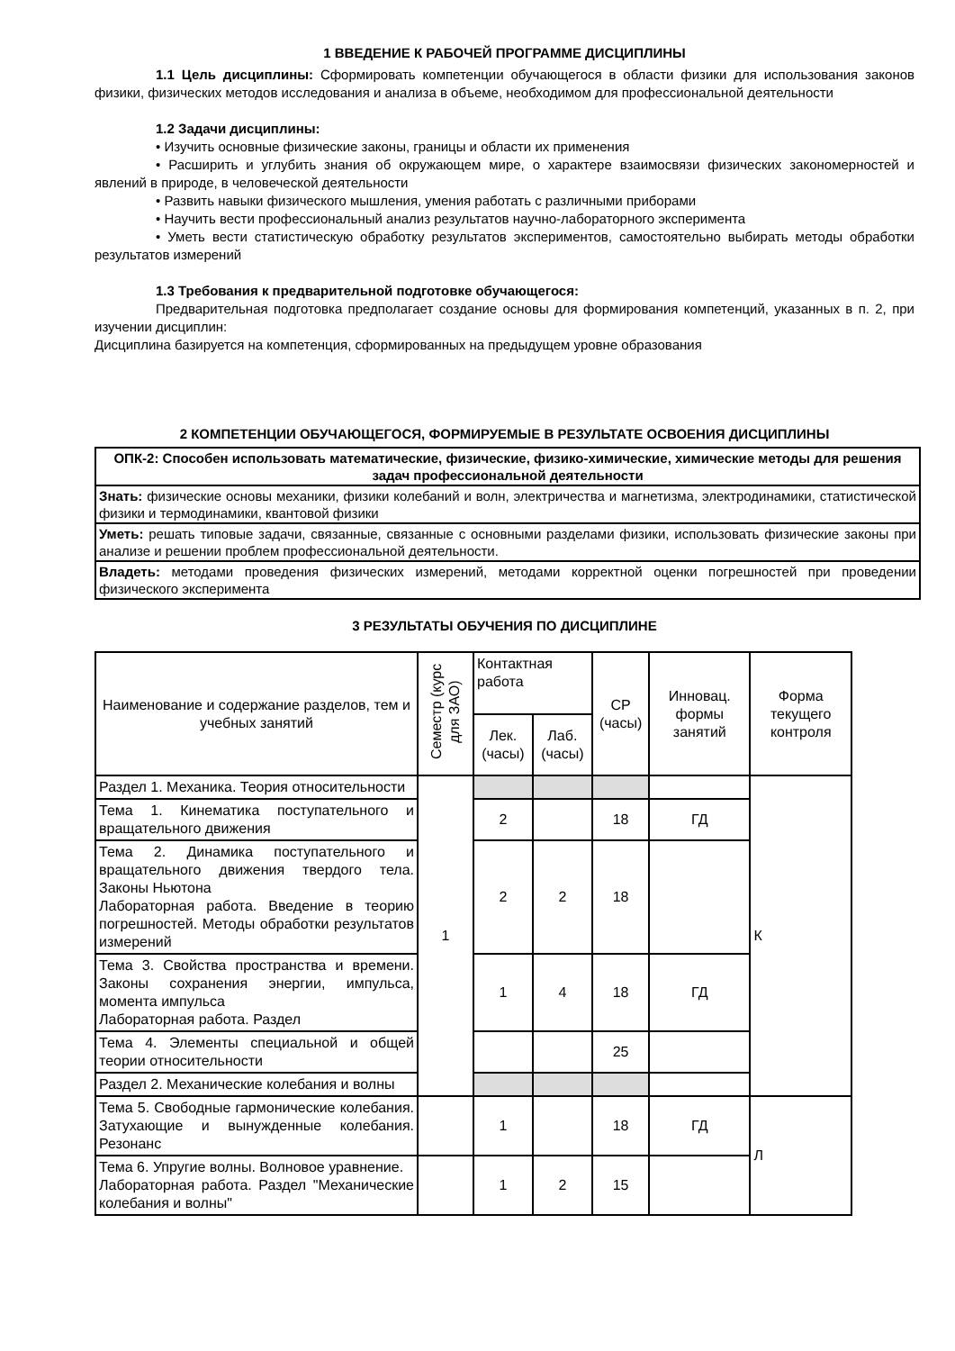1 ВВЕДЕНИЕ К РАБОЧЕЙ ПРОГРАММЕ ДИСЦИПЛИНЫ
1.1 Цель дисциплины: Сформировать компетенции обучающегося в области физики для использования законов физики, физических методов исследования и анализа в объеме, необходимом для профессиональной деятельности
1.2 Задачи дисциплины:
• Изучить основные физические законы, границы и области их применения
• Расширить и углубить знания об окружающем мире, о характере взаимосвязи физических закономерностей и явлений в природе, в человеческой деятельности
• Развить навыки физического мышления, умения работать с различными приборами
• Научить вести профессиональный анализ результатов научно-лабораторного эксперимента
• Уметь вести статистическую обработку результатов экспериментов, самостоятельно выбирать методы обработки результатов измерений
1.3 Требования к предварительной подготовке обучающегося:
Предварительная подготовка предполагает создание основы для формирования компетенций, указанных в п. 2, при изучении дисциплин:
Дисциплина базируется на компетенция, сформированных на предыдущем уровне образования
2 КОМПЕТЕНЦИИ ОБУЧАЮЩЕГОСЯ, ФОРМИРУЕМЫЕ В РЕЗУЛЬТАТЕ ОСВОЕНИЯ ДИСЦИПЛИНЫ
| ОПК-2: Способен использовать математические, физические, физико-химические, химические методы для решения задач профессиональной деятельности |
| Знать: физические основы механики, физики колебаний и волн, электричества и магнетизма, электродинамики, статистической физики и термодинамики, квантовой физики |
| Уметь: решать типовые задачи, связанные, связанные с основными разделами физики, использовать физические законы при анализе и решении проблем профессиональной деятельности. |
| Владеть: методами проведения физических измерений, методами корректной оценки погрешностей при проведении физического эксперимента |
3 РЕЗУЛЬТАТЫ ОБУЧЕНИЯ ПО ДИСЦИПЛИНЕ
| Наименование и содержание разделов, тем и учебных занятий | Семестр (курс для ЗАО) | Контактная работа | | СР (часы) | Инновац. формы занятий | Форма текущего контроля |
| | | Лек. (часы) | Лаб. (часы) | | | |
| Раздел 1. Механика. Теория относительности | 1 | | | | | К |
| Тема 1. Кинематика поступательного и вращательного движения | | 2 | | 18 | ГД | |
| Тема 2. Динамика поступательного и вращательного движения твердого тела. Законы Ньютона Лабораторная работа. Введение в теорию погрешностей. Методы обработки результатов измерений | | 2 | 2 | 18 | | |
| Тема 3. Свойства пространства и времени. Законы сохранения энергии, импульса, момента импульса Лабораторная работа. Раздел | | 1 | 4 | 18 | ГД | |
| Тема 4. Элементы специальной и общей теории относительности | | | | 25 | | |
| Раздел 2. Механические колебания и волны | | | | | | |
| Тема 5. Свободные гармонические колебания. Затухающие и вынужденные колебания. Резонанс | | 1 | | 18 | ГД | Л |
| Тема 6. Упругие волны. Волновое уравнение. Лабораторная работа. Раздел "Механические колебания и волны" | | 1 | 2 | 15 | | |